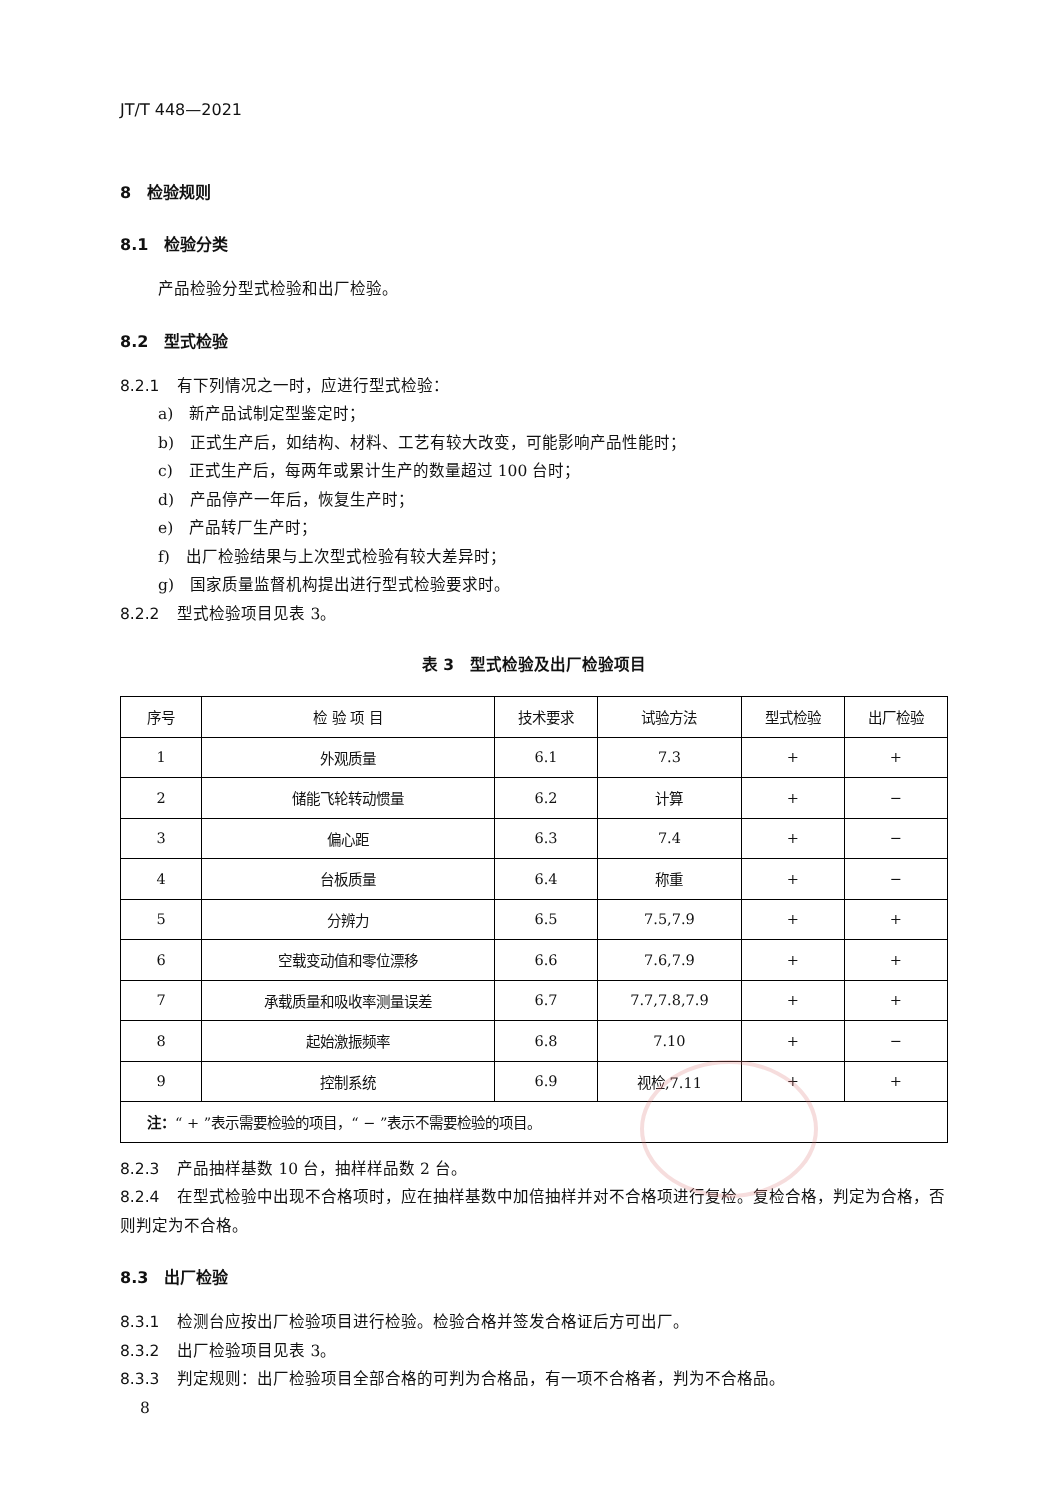JT/T 448—2021
8　检验规则
8.1　检验分类
产品检验分型式检验和出厂检验。
8.2　型式检验
8.2.1 有下列情况之一时，应进行型式检验：
a)　新产品试制定型鉴定时；
b)　正式生产后，如结构、材料、工艺有较大改变，可能影响产品性能时；
c)　正式生产后，每两年或累计生产的数量超过 100 台时；
d)　产品停产一年后，恢复生产时；
e)　产品转厂生产时；
f)　出厂检验结果与上次型式检验有较大差异时；
g)　国家质量监督机构提出进行型式检验要求时。
8.2.2 型式检验项目见表 3。
表 3　型式检验及出厂检验项目
| 序号 | 检 验 项 目 | 技术要求 | 试验方法 | 型式检验 | 出厂检验 |
| --- | --- | --- | --- | --- | --- |
| 1 | 外观质量 | 6.1 | 7.3 | + | + |
| 2 | 储能飞轮转动惯量 | 6.2 | 计算 | + | − |
| 3 | 偏心距 | 6.3 | 7.4 | + | − |
| 4 | 台板质量 | 6.4 | 称重 | + | − |
| 5 | 分辨力 | 6.5 | 7.5,7.9 | + | + |
| 6 | 空载变动值和零位漂移 | 6.6 | 7.6,7.9 | + | + |
| 7 | 承载质量和吸收率测量误差 | 6.7 | 7.7,7.8,7.9 | + | + |
| 8 | 起始激振频率 | 6.8 | 7.10 | + | − |
| 9 | 控制系统 | 6.9 | 视检,7.11 | + | + |
| 注： “ + ”表示需要检验的项目，“ − ”表示不需要检验的项目。 | | | | | |
8.2.3 产品抽样基数 10 台，抽样样品数 2 台。
8.2.4 在型式检验中出现不合格项时，应在抽样基数中加倍抽样并对不合格项进行复检。复检合格，判定为合格，否则判定为不合格。
8.3　出厂检验
8.3.1 检测台应按出厂检验项目进行检验。检验合格并签发合格证后方可出厂。
8.3.2 出厂检验项目见表 3。
8.3.3 判定规则：出厂检验项目全部合格的可判为合格品，有一项不合格者，判为不合格品。
8